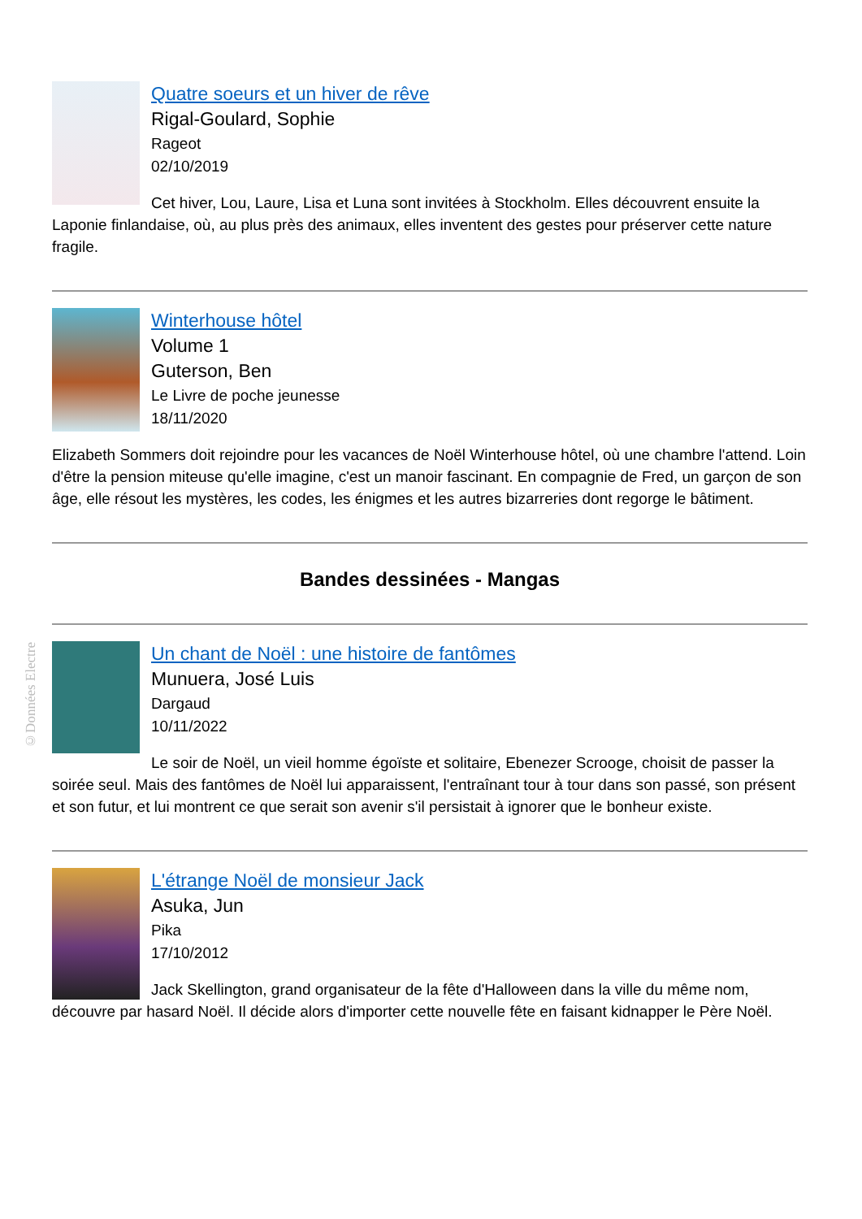©Données Electre
Quatre soeurs et un hiver de rêve
Rigal-Goulard, Sophie
Rageot
02/10/2019
Cet hiver, Lou, Laure, Lisa et Luna sont invitées à Stockholm. Elles découvrent ensuite la Laponie finlandaise, où, au plus près des animaux, elles inventent des gestes pour préserver cette nature fragile.
Winterhouse hôtel
Volume 1
Guterson, Ben
Le Livre de poche jeunesse
18/11/2020
Elizabeth Sommers doit rejoindre pour les vacances de Noël Winterhouse hôtel, où une chambre l'attend. Loin d'être la pension miteuse qu'elle imagine, c'est un manoir fascinant. En compagnie de Fred, un garçon de son âge, elle résout les mystères, les codes, les énigmes et les autres bizarreries dont regorge le bâtiment.
Bandes dessinées - Mangas
Un chant de Noël : une histoire de fantômes
Munuera, José Luis
Dargaud
10/11/2022
Le soir de Noël, un vieil homme égoïste et solitaire, Ebenezer Scrooge, choisit de passer la soirée seul. Mais des fantômes de Noël lui apparaissent, l'entraînant tour à tour dans son passé, son présent et son futur, et lui montrent ce que serait son avenir s'il persistait à ignorer que le bonheur existe.
L'étrange Noël de monsieur Jack
Asuka, Jun
Pika
17/10/2012
Jack Skellington, grand organisateur de la fête d'Halloween dans la ville du même nom, découvre par hasard Noël. Il décide alors d'importer cette nouvelle fête en faisant kidnapper le Père Noël.